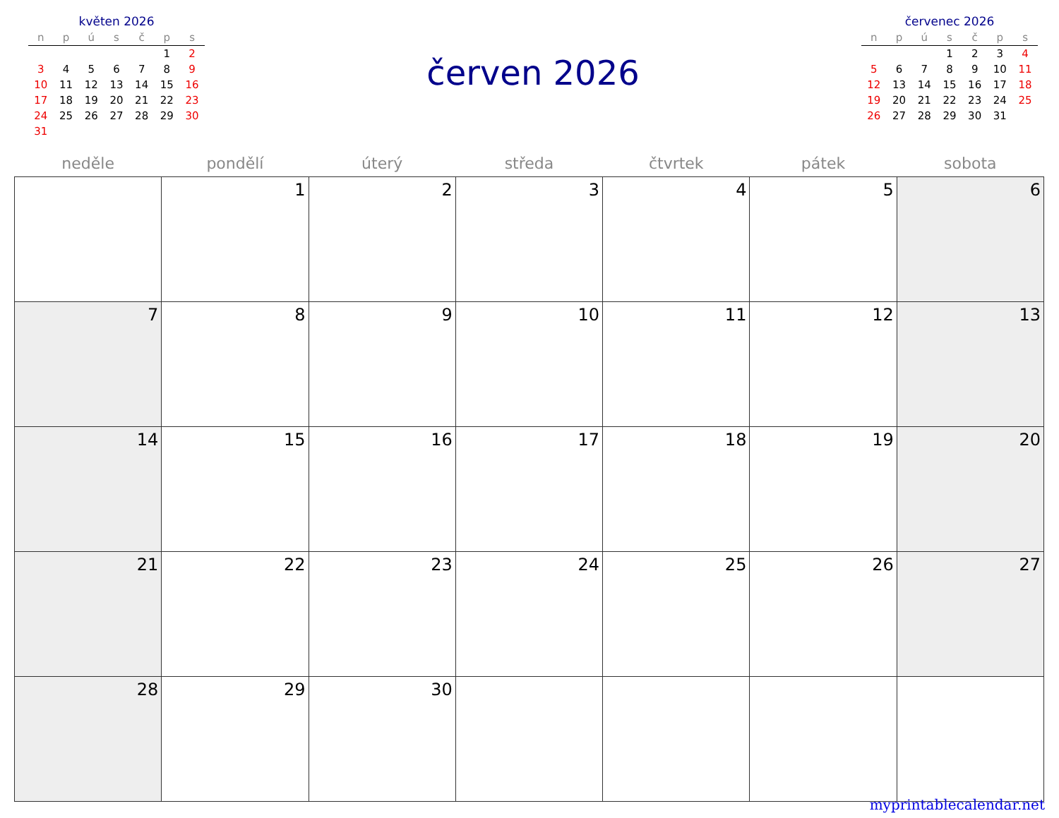květen 2026
| n | p | ú | s | č | p | s |
| --- | --- | --- | --- | --- | --- | --- |
| | | | | | 1 | 2 |
| 3 | 4 | 5 | 6 | 7 | 8 | 9 |
| 10 | 11 | 12 | 13 | 14 | 15 | 16 |
| 17 | 18 | 19 | 20 | 21 | 22 | 23 |
| 24 | 25 | 26 | 27 | 28 | 29 | 30 |
| 31 | | | | | | |
červen 2026
červenec 2026
| n | p | ú | s | č | p | s |
| --- | --- | --- | --- | --- | --- | --- |
| | | | 1 | 2 | 3 | 4 |
| 5 | 6 | 7 | 8 | 9 | 10 | 11 |
| 12 | 13 | 14 | 15 | 16 | 17 | 18 |
| 19 | 20 | 21 | 22 | 23 | 24 | 25 |
| 26 | 27 | 28 | 29 | 30 | 31 | |
| neděle | pondělí | úterý | středa | čtvrtek | pátek | sobota |
| --- | --- | --- | --- | --- | --- | --- |
| | 1 | 2 | 3 | 4 | 5 | 6 |
| 7 | 8 | 9 | 10 | 11 | 12 | 13 |
| 14 | 15 | 16 | 17 | 18 | 19 | 20 |
| 21 | 22 | 23 | 24 | 25 | 26 | 27 |
| 28 | 29 | 30 | | | | |
myprintablecalendar.net